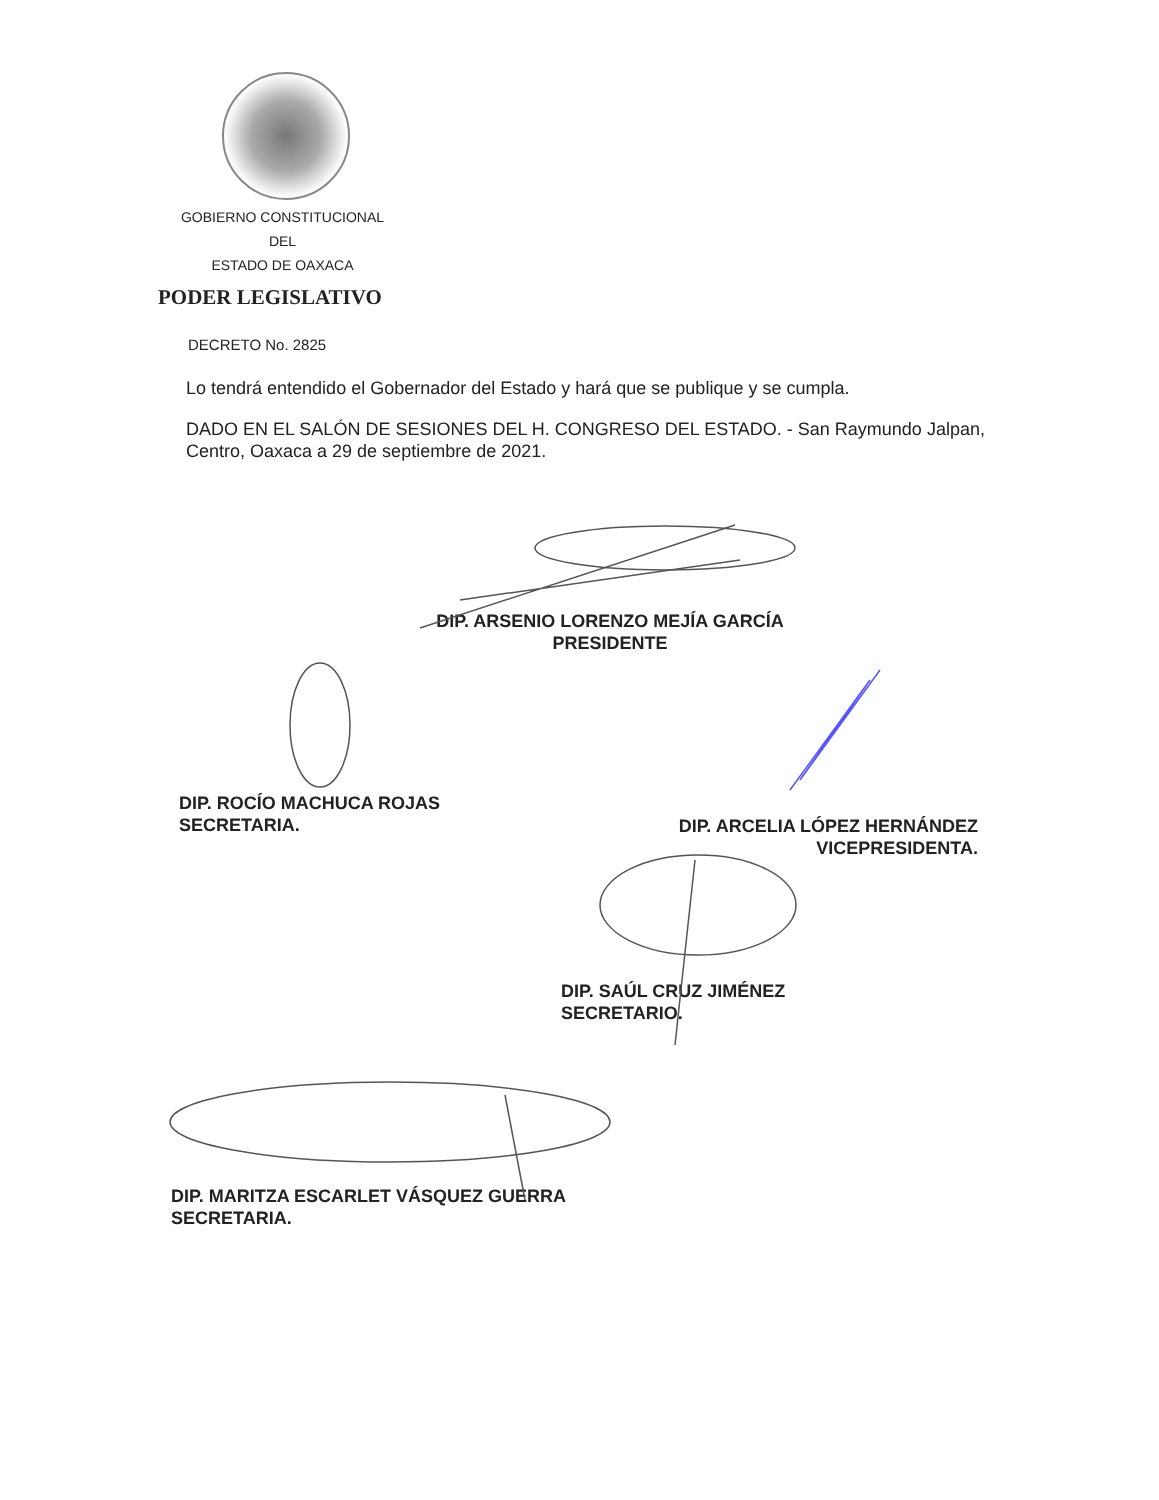GOBIERNO CONSTITUCIONAL
DEL
ESTADO DE OAXACA
PODER LEGISLATIVO
DECRETO No. 2825
Lo tendrá entendido el Gobernador del Estado y hará que se publique y se cumpla.
DADO EN EL SALÓN DE SESIONES DEL H. CONGRESO DEL ESTADO. - San Raymundo Jalpan, Centro, Oaxaca a 29 de septiembre de 2021.
DIP. ARSENIO LORENZO MEJÍA GARCÍA
PRESIDENTE
DIP. ROCÍO MACHUCA ROJAS
SECRETARIA.
DIP. ARCELIA LÓPEZ HERNÁNDEZ
VICEPRESIDENTA.
DIP. SAÚL CRUZ JIMÉNEZ
SECRETARIO.
DIP. MARITZA ESCARLET VÁSQUEZ GUERRA
SECRETARIA.